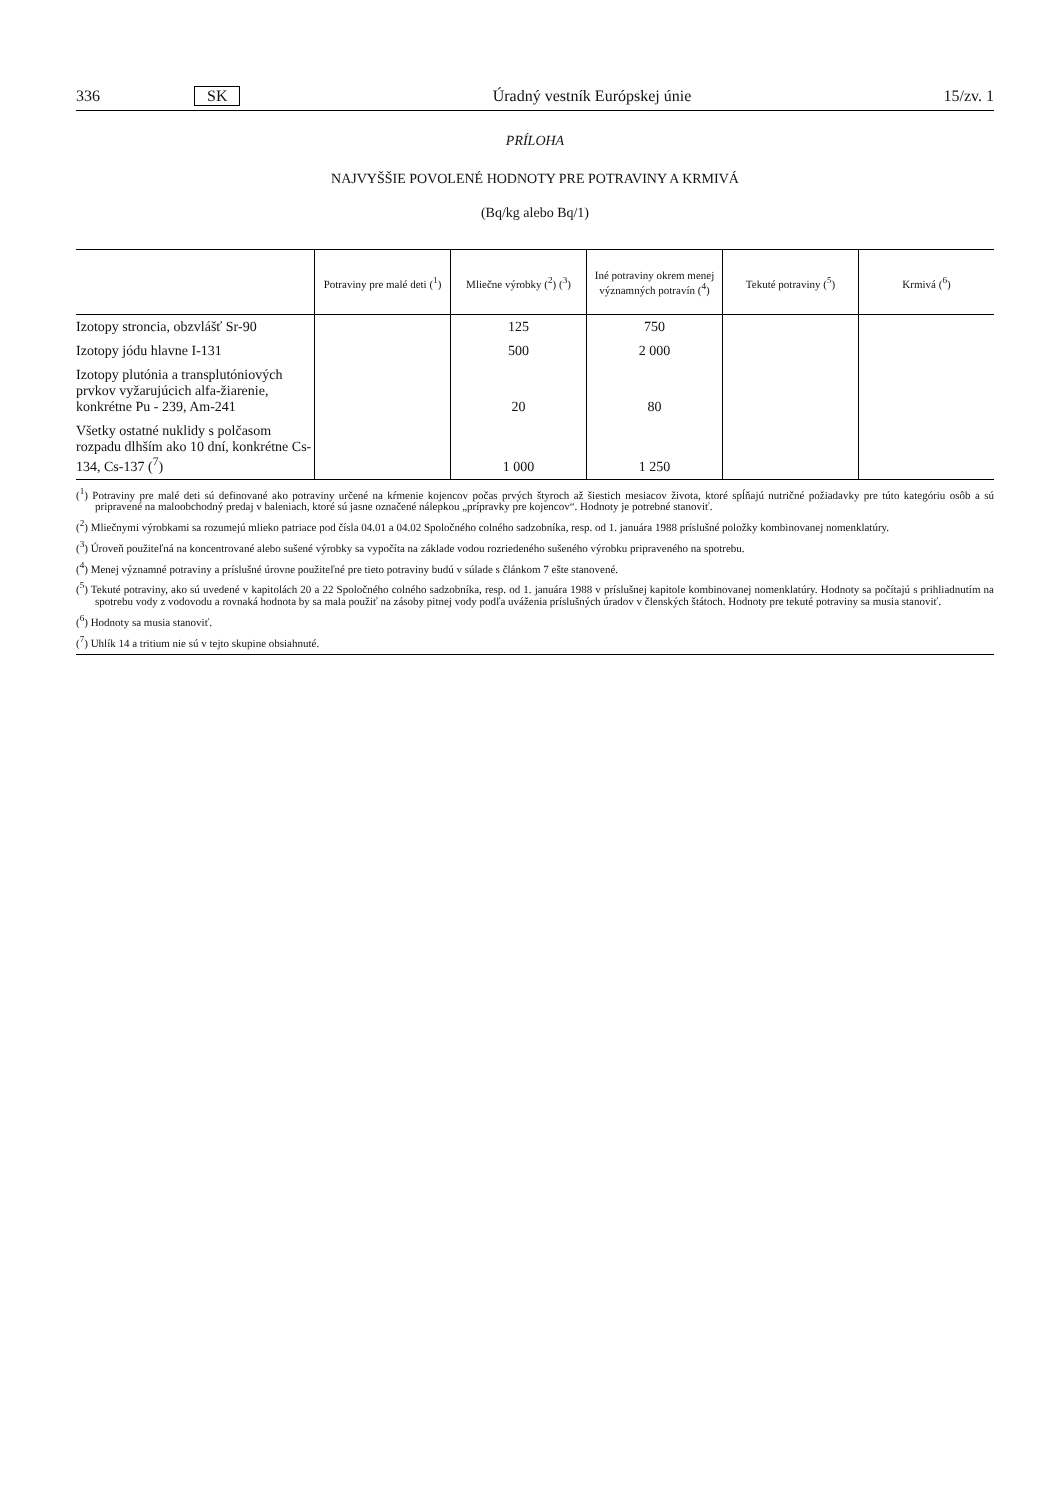336 SK Úradný vestník Európskej únie 15/zv. 1
PRÍLOHA
NAJVYŠŠIE POVOLENÉ HODNOTY PRE POTRAVINY A KRMIVÁ
(Bq/kg alebo Bq/1)
| | Potraviny pre malé deti (<sup>1</sup>) | Mliečne výrobky (<sup>2</sup>) (<sup>3</sup>) | Iné potraviny okrem menej významných potravín (<sup>4</sup>) | Tekuté potraviny (<sup>5</sup>) | Krmivá (<sup>6</sup>) |
| --- | --- | --- | --- | --- | --- |
| Izotopy stroncia, obzvlášť Sr-90 | | 125 | 750 | | |
| Izotopy jódu hlavne I-131 | | 500 | 2 000 | | |
| Izotopy plutónia a transplutóniových prvkov vyžarujúcich alfa-žiarenie, konkrétne Pu - 239, Am-241 | | 20 | 80 | | |
| Všetky ostatné nuklidy s polčasom rozpadu dlhším ako 10 dní, konkrétne Cs-134, Cs-137 (<sup>7</sup>) | | 1 000 | 1 250 | | |
(<sup>1</sup>) Potraviny pre malé deti sú definované ako potraviny určené na kŕmenie kojencov počas prvých štyroch až šiestich mesiacov života, ktoré spĺňajú nutričné požiadavky pre túto kategóriu osôb a sú pripravené na maloobchodný predaj v baleniach, ktoré sú jasne označené nálepkou „prípravky pre kojencov“. Hodnoty je potrebné stanoviť.
(<sup>2</sup>) Mliečnymi výrobkami sa rozumejú mlieko patriace pod čísla 04.01 a 04.02 Spoločného colného sadzobníka, resp. od 1. januára 1988 príslušné položky kombinovanej nomenklatúry.
(<sup>3</sup>) Úroveň použiteľná na koncentrované alebo sušené výrobky sa vypočíta na základe vodou rozriedeného sušeného výrobku pripraveného na spotrebu.
(<sup>4</sup>) Menej významné potraviny a príslušné úrovne použiteľné pre tieto potraviny budú v súlade s článkom 7 ešte stanovené.
(<sup>5</sup>) Tekuté potraviny, ako sú uvedené v kapitolách 20 a 22 Spoločného colného sadzobníka, resp. od 1. januára 1988 v príslušnej kapitole kombinovanej nomenklatúry. Hodnoty sa počítajú s prihliadnutím na spotrebu vody z vodovodu a rovnaká hodnota by sa mala použiť na zásoby pitnej vody podľa uváženia príslušných úradov v členských štátoch. Hodnoty pre tekuté potraviny sa musia stanoviť.
(<sup>6</sup>) Hodnoty sa musia stanoviť.
(<sup>7</sup>) Uhlík 14 a tritium nie sú v tejto skupine obsiahnuté.